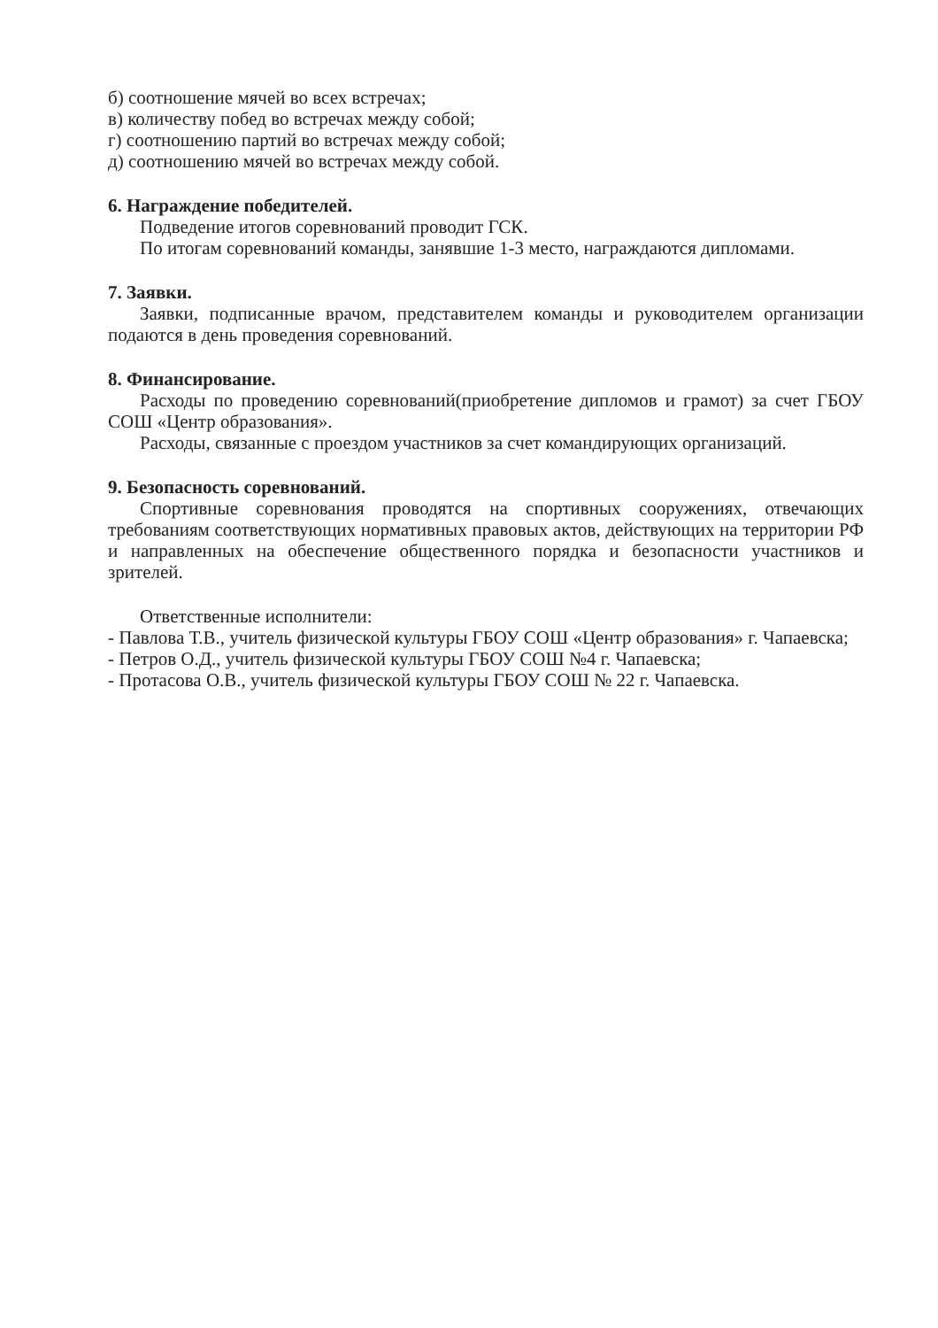б) соотношение мячей во всех встречах;
в) количеству побед во встречах между собой;
г) соотношению партий во встречах между собой;
д) соотношению мячей во встречах между собой.
6. Награждение победителей.
Подведение итогов соревнований проводит ГСК.
По итогам соревнований команды, занявшие 1-3 место, награждаются дипломами.
7. Заявки.
Заявки, подписанные врачом, представителем команды и руководителем организации подаются в день проведения соревнований.
8. Финансирование.
Расходы по проведению соревнований(приобретение дипломов и грамот) за счет ГБОУ СОШ «Центр образования».
Расходы, связанные с проездом участников за счет командирующих организаций.
9. Безопасность соревнований.
Спортивные соревнования проводятся на спортивных сооружениях, отвечающих требованиям соответствующих нормативных правовых актов, действующих на территории РФ и направленных на обеспечение общественного порядка и безопасности участников и зрителей.
Ответственные исполнители:
- Павлова Т.В., учитель физической культуры ГБОУ СОШ «Центр образования» г. Чапаевска;
- Петров О.Д., учитель физической культуры ГБОУ СОШ №4 г. Чапаевска;
- Протасова О.В., учитель физической культуры ГБОУ СОШ № 22 г. Чапаевска.